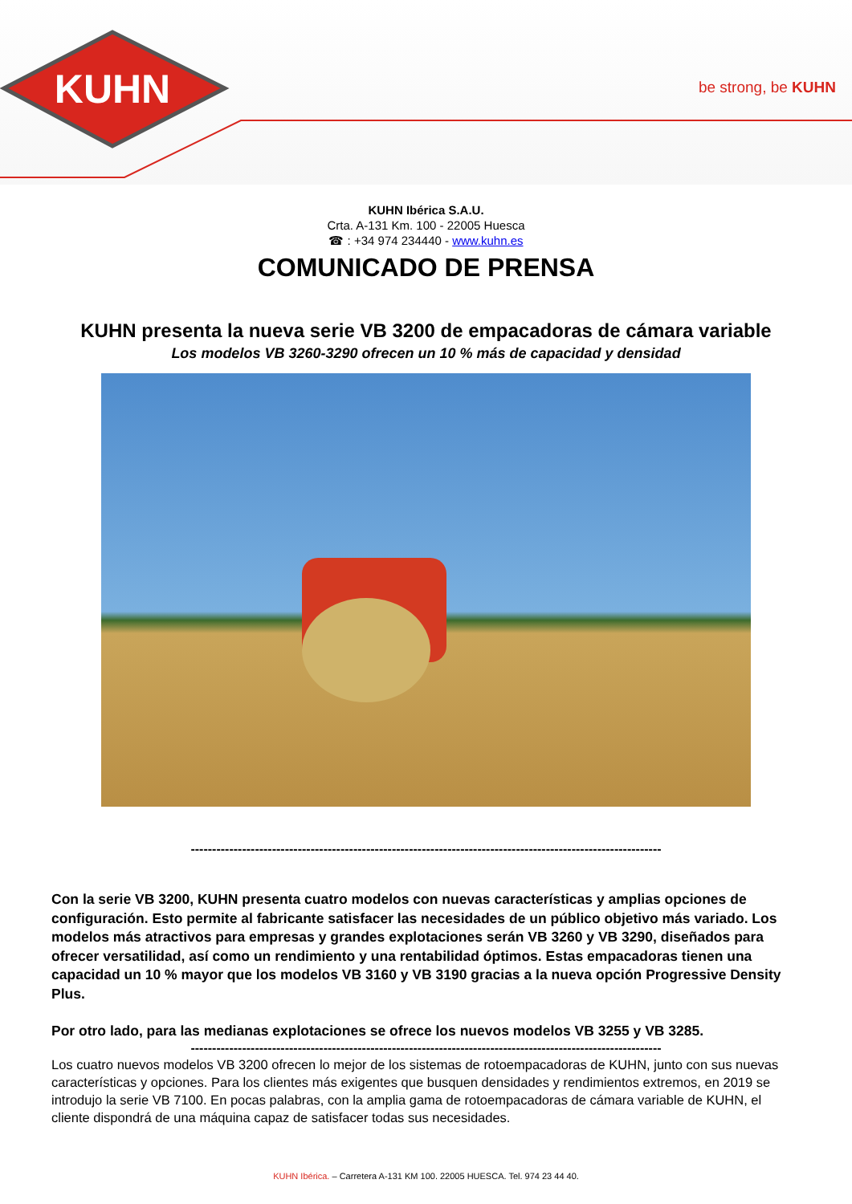KUHN
be strong, be KUHN
KUHN Ibérica S.A.U.
Crta. A-131 Km. 100 - 22005 Huesca
☎ : +34 974 234440 - www.kuhn.es
COMUNICADO DE PRENSA
KUHN presenta la nueva serie VB 3200 de empacadoras de cámara variable
Los modelos VB 3260-3290 ofrecen un 10 % más de capacidad y densidad
--------------------------------------------------------------------------------------------------------------
Con la serie VB 3200, KUHN presenta cuatro modelos con nuevas características y amplias opciones de configuración. Esto permite al fabricante satisfacer las necesidades de un público objetivo más variado. Los modelos más atractivos para empresas y grandes explotaciones serán VB 3260 y VB 3290, diseñados para ofrecer versatilidad, así como un rendimiento y una rentabilidad óptimos. Estas empacadoras tienen una capacidad un 10 % mayor que los modelos VB 3160 y VB 3190 gracias a la nueva opción Progressive Density Plus.
Por otro lado, para las medianas explotaciones se ofrece los nuevos modelos VB 3255 y VB 3285.
--------------------------------------------------------------------------------------------------------------
Los cuatro nuevos modelos VB 3200 ofrecen lo mejor de los sistemas de rotoempacadoras de KUHN, junto con sus nuevas características y opciones. Para los clientes más exigentes que busquen densidades y rendimientos extremos, en 2019 se introdujo la serie VB 7100. En pocas palabras, con la amplia gama de rotoempacadoras de cámara variable de KUHN, el cliente dispondrá de una máquina capaz de satisfacer todas sus necesidades.
KUHN Ibérica. – Carretera A-131 KM 100. 22005 HUESCA. Tel. 974 23 44 40.